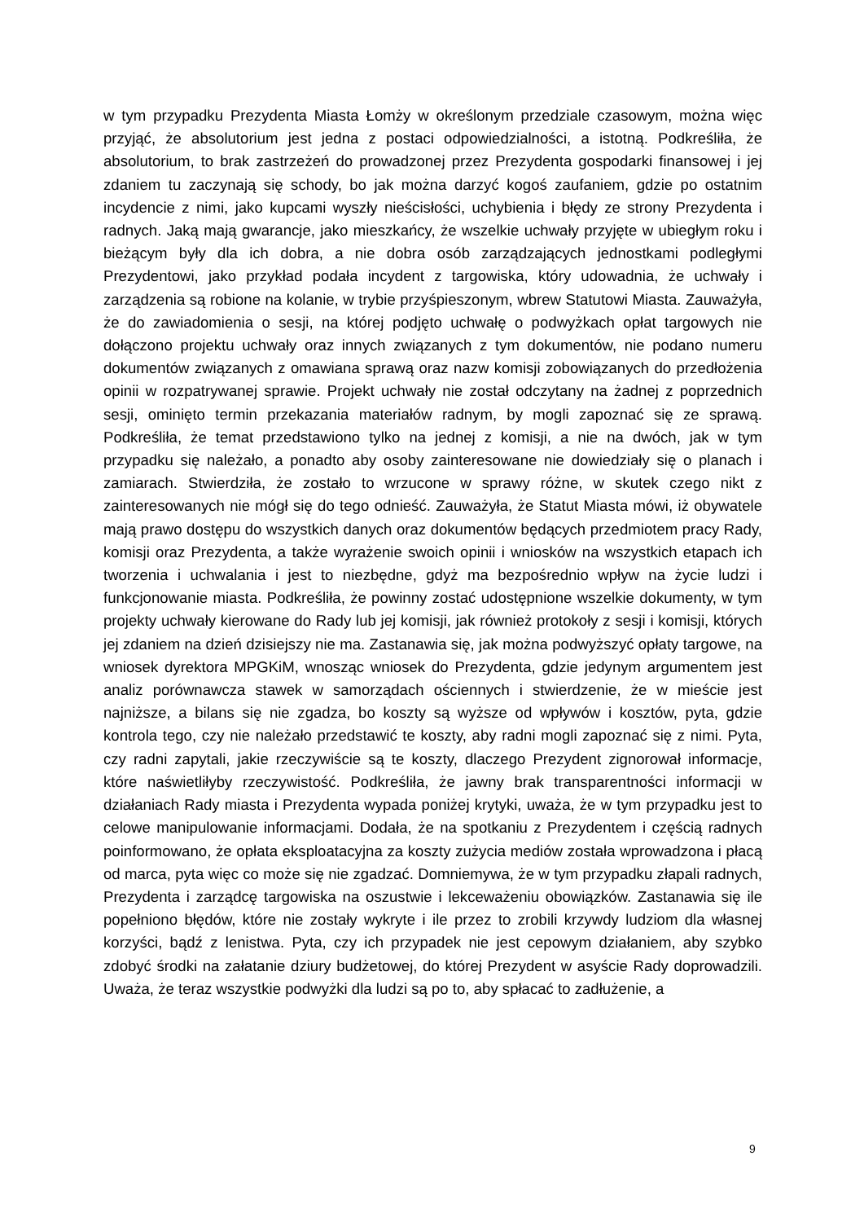w tym przypadku Prezydenta Miasta Łomży w określonym przedziale czasowym, można więc przyjąć, że absolutorium jest jedna z postaci odpowiedzialności, a istotną. Podkreśliła, że absolutorium, to brak zastrzeżeń do prowadzonej przez Prezydenta gospodarki finansowej i jej zdaniem tu zaczynają się schody, bo jak można darzyć kogoś zaufaniem, gdzie po ostatnim incydencie z nimi, jako kupcami wyszły nieścisłości, uchybienia i błędy ze strony Prezydenta i radnych. Jaką mają gwarancje, jako mieszkańcy, że wszelkie uchwały przyjęte w ubiegłym roku i bieżącym były dla ich dobra, a nie dobra osób zarządzających jednostkami podległymi Prezydentowi, jako przykład podała incydent z targowiska, który udowadnia, że uchwały i zarządzenia są robione na kolanie, w trybie przyśpieszonym, wbrew Statutowi Miasta. Zauważyła, że do zawiadomienia o sesji, na której podjęto uchwałę o podwyżkach opłat targowych nie dołączono projektu uchwały oraz innych związanych z tym dokumentów, nie podano numeru dokumentów związanych z omawiana sprawą oraz nazw komisji zobowiązanych do przedłożenia opinii w rozpatrywanej sprawie. Projekt uchwały nie został odczytany na żadnej z poprzednich sesji, ominięto termin przekazania materiałów radnym, by mogli zapoznać się ze sprawą. Podkreśliła, że temat przedstawiono tylko na jednej z komisji, a nie na dwóch, jak w tym przypadku się należało, a ponadto aby osoby zainteresowane nie dowiedziały się o planach i zamiarach. Stwierdziła, że zostało to wrzucone w sprawy różne, w skutek czego nikt z zainteresowanych nie mógł się do tego odnieść. Zauważyła, że Statut Miasta mówi, iż obywatele mają prawo dostępu do wszystkich danych oraz dokumentów będących przedmiotem pracy Rady, komisji oraz Prezydenta, a także wyrażenie swoich opinii i wniosków na wszystkich etapach ich tworzenia i uchwalania i jest to niezbędne, gdyż ma bezpośrednio wpływ na życie ludzi i funkcjonowanie miasta. Podkreśliła, że powinny zostać udostępnione wszelkie dokumenty, w tym projekty uchwały kierowane do Rady lub jej komisji, jak również protokoły z sesji i komisji, których jej zdaniem na dzień dzisiejszy nie ma. Zastanawia się, jak można podwyższyć opłaty targowe, na wniosek dyrektora MPGKiM, wnosząc wniosek do Prezydenta, gdzie jedynym argumentem jest analiz porównawcza stawek w samorządach ościennych i stwierdzenie, że w mieście jest najniższe, a bilans się nie zgadza, bo koszty są wyższe od wpływów i kosztów, pyta, gdzie kontrola tego, czy nie należało przedstawić te koszty, aby radni mogli zapoznać się z nimi. Pyta, czy radni zapytali, jakie rzeczywiście są te koszty, dlaczego Prezydent zignorował informacje, które naświetliłyby rzeczywistość. Podkreśliła, że jawny brak transparentności informacji w działaniach Rady miasta i Prezydenta wypada poniżej krytyki, uważa, że w tym przypadku jest to celowe manipulowanie informacjami. Dodała, że na spotkaniu z Prezydentem i częścią radnych poinformowano, że opłata eksploatacyjna za koszty zużycia mediów została wprowadzona i płacą od marca, pyta więc co może się nie zgadzać. Domniemywa, że w tym przypadku złapali radnych, Prezydenta i zarządcę targowiska na oszustwie i lekceważeniu obowiązków. Zastanawia się ile popełniono błędów, które nie zostały wykryte i ile przez to zrobili krzywdy ludziom dla własnej korzyści, bądź z lenistwa. Pyta, czy ich przypadek nie jest cepowym działaniem, aby szybko zdobyć środki na załatanie dziury budżetowej, do której Prezydent w asyście Rady doprowadzili. Uważa, że teraz wszystkie podwyżki dla ludzi są po to, aby spłacać to zadłużenie, a
9